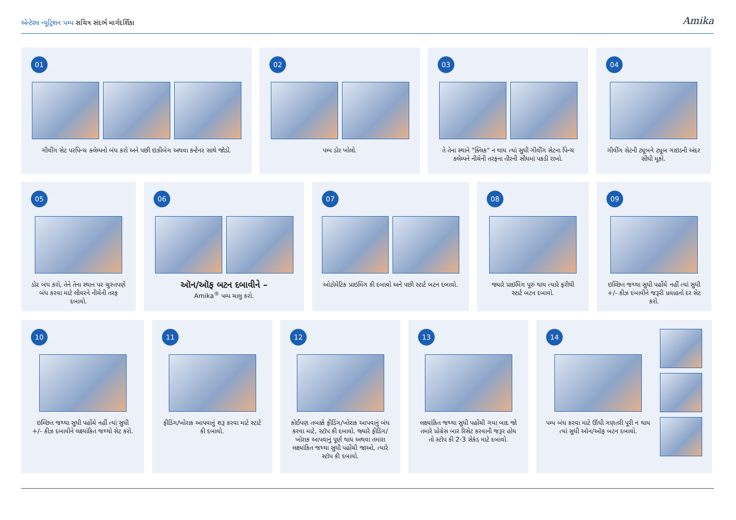Amika એન્ટેરલ ન્યૂટ્રિશન પમ્પ સચિત્ર સંદર્ભ માર્ગદર્શિકા
01
ગીવીંગ સેટ પરપિન્ચ ક્લેમ્પનો બંધ કરો અને પછી ઇઝીબેગ અથવા કન્ટેનર સાથે જોડો.
02
પમ્પ ડોર ખોલો.
03
તે તેના સ્થાને "ક્લિક" ન થાય ત્યાં સુધી ગીવીંગ સેટના પિન્ચ ક્લેમ્પને નીચેની તરફના તીરની સીધમાં પકડી રાખો.
04
ગીવીંગ સેટની ટ્યૂબને ટ્યૂબ ગાઇડની અંદર સીધી મૂકો.
05
ડોર બંધ કરો, તેને તેના સ્થાન પર ચુસ્તપણે બંધ કરવા માટે લીવરને નીચેની તરફ દબાવો.
06
ઑન/ઑફ બટન દબાવીને –
Amika<sup>®</sup> પમ્પ ચાલુ કરો.
07
ઓટોમેટિક પ્રાઇમિંગ કી દબાવો અને પછી સ્ટાર્ટ બટન દબાવો.
08
જ્યારે પ્રાઇમિંગ પૂરું થાય ત્યારે ફરીથી સ્ટાર્ટ બટન દબાવો.
09
ઇચ્છિત જથ્થા સુધી પહોંચે નહીં ત્યાં સુધી +/- કીઝ દબાવીને જરૂરી પ્રવાહનો દર સેટ કરો.
10
ઇચ્છિત જથ્થા સુધી પહોંચે નહીં ત્યાં સુધી +/- કીઝ દબાવીને લક્ષ્યાંકિત જથ્થો સેટ કરો.
11
ફીડિંગ/ખોરાક આપવાનું શરૂ કરવા માટે સ્ટાર્ટ કી દબાવો.
12
કોઈપણ તબક્કે ફીડિંગ/ખોરાક આપવાનું બંધ કરવા માટે, સ્ટૉપ કી દબાવો. જ્યારે ફીડિંગ/ખોરાક આપવાનું પૂર્ણ થાય અથવા તમારા લક્ષ્યાંકિત જથ્થા સુધી પહોંચી જાઓ, ત્યારે સ્ટૉપ કી દબાવો.
13
લક્ષ્યાંકિત જથ્થા સુધી પહોંચી ગયા બાદ જો તમારે પ્રોગ્રેસ બાર રિસેટ કરવાની જરૂર હોય તો સ્ટૉપ કી 2-3 સેકંડ માટે દબાવો.
14
પમ્પ બંધ કરવા માટે ઊંધી ગણતરી પૂરી ન થાય ત્યાં સુધી ઑન/ઑફ બટન દબાવો.